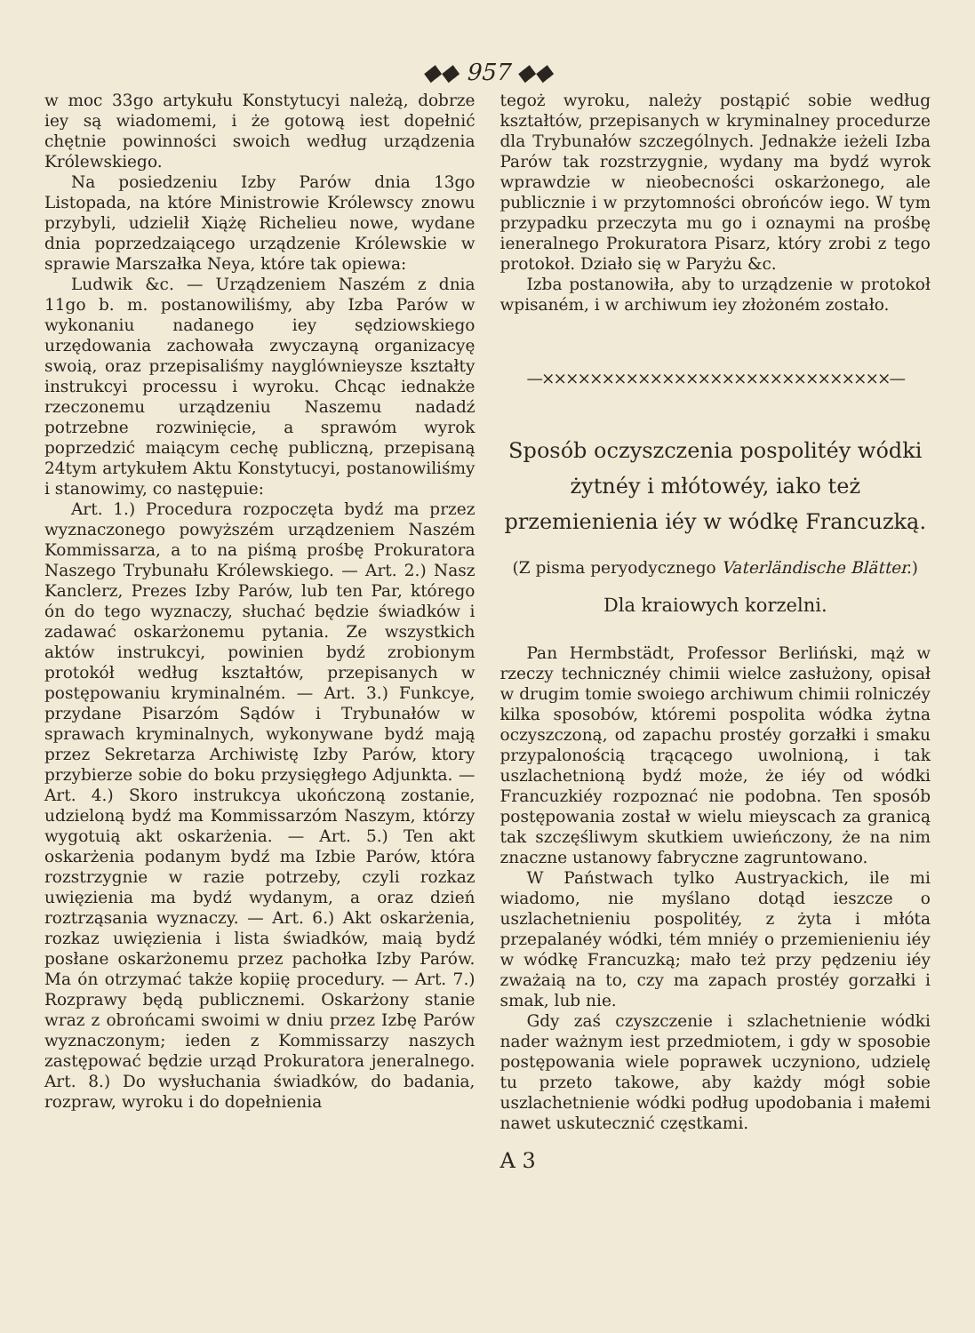◆◆ 957 ◆◆
w moc 33go artykułu Konstytucyi należą, dobrze iey są wiadomemi, i że gotową iest dopełnić chętnie powinności swoich według urządzenia Królewskiego.
Na posiedzeniu Izby Parów dnia 13go Listopada, na które Ministrowie Królewscy znowu przybyli, udzielił Xiążę Richelieu nowe, wydane dnia poprzedzaiącego urządzenie Królewskie w sprawie Marszałka Neya, które tak opiewa:
Ludwik &c. — Urządzeniem Naszém z dnia 11go b. m. postanowiliśmy, aby Izba Parów w wykonaniu nadanego iey sędziowskiego urzędowania zachowała zwyczayną organizacyę swoią, oraz przepisaliśmy nayglównieysze kształty instrukcyi processu i wyroku. Chcąc iednakże rzeczonemu urządzeniu Naszemu nadadź potrzebne rozwinięcie, a sprawóm wyrok poprzedzić maiącym cechę publiczną, przepisaną 24tym artykułem Aktu Konstytucyi, postanowiliśmy i stanowimy, co następuie:
Art. 1.) Procedura rozpoczęta bydź ma przez wyznaczonego powyższém urządzeniem Naszém Kommissarza, a to na piśmą prośbę Prokuratora Naszego Trybunału Królewskiego. — Art. 2.) Nasz Kanclerz, Prezes Izby Parów, lub ten Par, którego ón do tego wyznaczy, słuchać będzie świadków i zadawać oskarżonemu pytania. Ze wszystkich aktów instrukcyi, powinien bydź zrobionym protokół według kształtów, przepisanych w postępowaniu kryminalném. — Art. 3.) Funkcye, przydane Pisarzóm Sądów i Trybunałów w sprawach kryminalnych, wykonywane bydź mają przez Sekretarza Archiwistę Izby Parów, ktory przybierze sobie do boku przysięgłego Adjunkta. — Art. 4.) Skoro instrukcya ukończoną zostanie, udzieloną bydź ma Kommissarzóm Naszym, którzy wygotuią akt oskarżenia. — Art. 5.) Ten akt oskarżenia podanym bydź ma Izbie Parów, która rozstrzygnie w razie potrzeby, czyli rozkaz uwięzienia ma bydź wydanym, a oraz dzień roztrząsania wyznaczy. — Art. 6.) Akt oskarżenia, rozkaz uwięzienia i lista świadków, maią bydź posłane oskarżonemu przez pachołka Izby Parów. Ma ón otrzymać także kopiię procedury. — Art. 7.) Rozprawy będą publicznemi. Oskarżony stanie wraz z obrońcami swoimi w dniu przez Izbę Parów wyznaczonym; ieden z Kommissarzy naszych zastępować będzie urząd Prokuratora jeneralnego. Art. 8.) Do wysłuchania świadków, do badania, rozpraw, wyroku i do dopełnienia
tegoż wyroku, należy postąpić sobie według kształtów, przepisanych w kryminalney procedurze dla Trybunałów szczególnych. Jednakże ieżeli Izba Parów tak rozstrzygnie, wydany ma bydź wyrok wprawdzie w nieobecności oskarżonego, ale publicznie i w przytomności obrońców iego. W tym przypadku przeczyta mu go i oznaymi na prośbę ieneralnego Prokuratora Pisarz, który zrobi z tego protokoł. Działo się w Paryżu &c.
Izba postanowiła, aby to urządzenie w protokoł wpisaném, i w archiwum iey złożoném zostało.
—×××××××××××××××××××××××××××××—
Sposób oczyszczenia pospolitéy wódki żytnéy i młótowéy, iako też przemienienia iéy w wódkę Francuzką.
(Z pisma peryodycznego Vaterländische Blätter.)
Dla kraiowych korzelni.
Pan Hermbstädt, Professor Berliński, mąż w rzeczy technicznéy chimii wielce zasłużony, opisał w drugim tomie swoiego archiwum chimii rolniczéy kilka sposobów, któremi pospolita wódka żytna oczyszczoną, od zapachu prostéy gorzałki i smaku przypalonością trącącego uwolnioną, i tak uszlachetnioną bydź może, że iéy od wódki Francuzkiéy rozpoznać nie podobna. Ten sposób postępowania został w wielu mieyscach za granicą tak szczęśliwym skutkiem uwieńczony, że na nim znaczne ustanowy fabryczne zagruntowano.
W Państwach tylko Austryackich, ile mi wiadomo, nie myślano dotąd ieszcze o uszlachetnieniu pospolitéy, z żyta i młóta przepalanéy wódki, tém mniéy o przemienieniu iéy w wódkę Francuzką; mało też przy pędzeniu iéy zważaią na to, czy ma zapach prostéy gorzałki i smak, lub nie.
Gdy zaś czyszczenie i szlachetnienie wódki nader ważnym iest przedmiotem, i gdy w sposobie postępowania wiele poprawek uczyniono, udzielę tu przeto takowe, aby każdy mógł sobie uszlachetnienie wódki podług upodobania i małemi nawet uskutecznić częstkami.
A 3